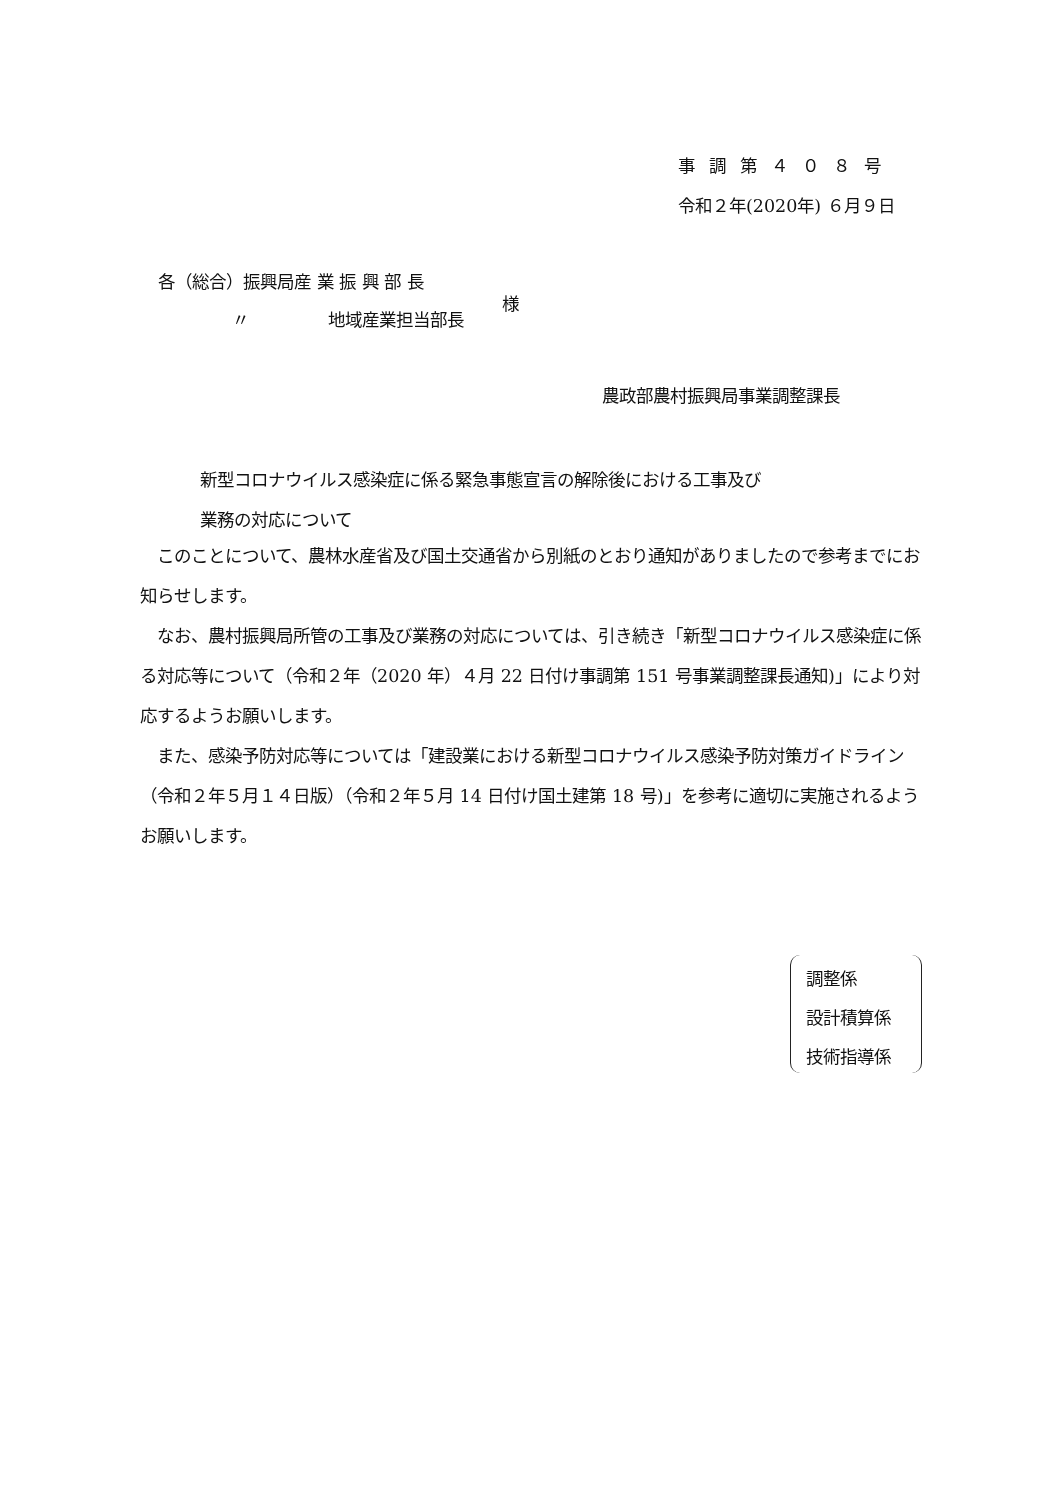事調第４０８号
令和２年(2020年) ６月９日
各（総合）振興局産 業 振 興 部 長
様
〃 地域産業担当部長
農政部農村振興局事業調整課長
新型コロナウイルス感染症に係る緊急事態宣言の解除後における工事及び
業務の対応について
　このことについて、農林水産省及び国土交通省から別紙のとおり通知がありましたので参考までにお知らせします。
　なお、農村振興局所管の工事及び業務の対応については、引き続き「新型コロナウイルス感染症に係る対応等について（令和２年（2020 年）４月 22 日付け事調第 151 号事業調整課長通知)」により対応するようお願いします。
　また、感染予防対応等については「建設業における新型コロナウイルス感染予防対策ガイドライン（令和２年５月１４日版）（令和２年５月 14 日付け国土建第 18 号)」を参考に適切に実施されるようお願いします。
調整係
設計積算係
技術指導係